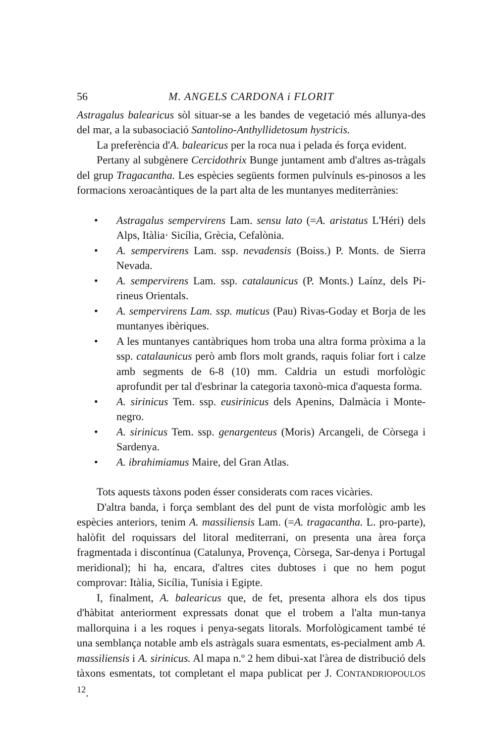56 M. ANGELS CARDONA i FLORIT
Astragalus balearicus sòl situar-se a les bandes de vegetació més allunya-des del mar, a la subasociació Santolino-Anthyllidetosum hystricis.
La preferència d'A. balearicus per la roca nua i pelada és força evident.
Pertany al subgènere Cercidothrix Bunge juntament amb d'altres as-tràgals del grup Tragacantha. Les espècies següents formen pulvínuls es-pinosos a les formacions xeroacàntiques de la part alta de les muntanyes mediterrànies:
• Astragalus sempervirens Lam. sensu lato (=A. aristatus L'Héri) dels Alps, Itàlia· Sicília, Grècia, Cefalònia.
• A. sempervirens Lam. ssp. nevadensis (Boiss.) P. Monts. de Sierra Nevada.
• A. sempervirens Lam. ssp. catalaunicus (P. Monts.) Laínz, dels Pi-rineus Orientals.
• A. sempervirens Lam. ssp. muticus (Pau) Rivas-Goday et Borja de les muntanyes ibèriques.
• A les muntanyes cantàbriques hom troba una altra forma pròxima a la ssp. catalaunicus però amb flors molt grands, raquis foliar fort i calze amb segments de 6-8 (10) mm. Caldria un estudi morfològic aprofundit per tal d'esbrinar la categoria taxonò-mica d'aquesta forma.
• A. sirinicus Tem. ssp. eusirinicus dels Apenins, Dalmàcia i Monte-negro.
• A. sirinicus Tem. ssp. genargenteus (Moris) Arcangeli, de Còrsega i Sardenya.
• A. ibrahimiamus Maire, del Gran Atlas.
Tots aquests tàxons poden ésser considerats com races vicàries.
D'altra banda, i força semblant des del punt de vista morfològic amb les espècies anteriors, tenim A. massiliensis Lam. (=A. tragacantha. L. pro-parte), halòfit del roquissars del litoral mediterrani, on presenta una àrea força fragmentada i discontínua (Catalunya, Provença, Còrsega, Sar-denya i Portugal meridional); hi ha, encara, d'altres cites dubtoses i que no hem pogut comprovar: Itàlia, Sicília, Tunísia i Egipte.
I, finalment, A. balearicus que, de fet, presenta alhora els dos tipus d'hàbitat anteriorment expressats donat que el trobem a l'alta mun-tanya mallorquina i a les roques i penya-segats litorals. Morfològicament també té una semblança notable amb els astràgals suara esmentats, es-pecialment amb A. massiliensis i A. sirinicus. Al mapa n.º 2 hem dibui-xat l'àrea de distribució dels tàxons esmentats, tot completant el mapa publicat per J. CONTANDRIOPOULOS <sup>12</sup>.